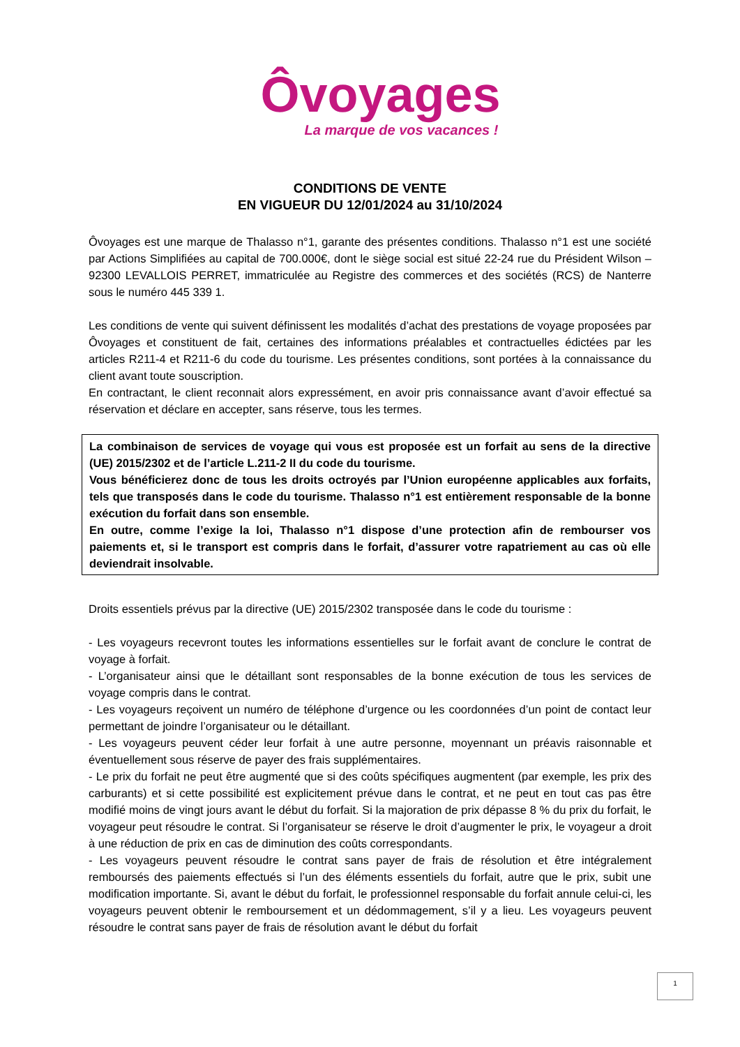Ôvoyages
La marque de vos vacances !
CONDITIONS DE VENTE
EN VIGUEUR DU 12/01/2024 au 31/10/2024
Ôvoyages est une marque de Thalasso n°1, garante des présentes conditions. Thalasso n°1 est une société par Actions Simplifiées au capital de 700.000€, dont le siège social est situé 22-24 rue du Président Wilson – 92300 LEVALLOIS PERRET, immatriculée au Registre des commerces et des sociétés (RCS) de Nanterre sous le numéro 445 339 1.
Les conditions de vente qui suivent définissent les modalités d’achat des prestations de voyage proposées par Ôvoyages et constituent de fait, certaines des informations préalables et contractuelles édictées par les articles R211-4 et R211-6 du code du tourisme. Les présentes conditions, sont portées à la connaissance du client avant toute souscription.
En contractant, le client reconnait alors expressément, en avoir pris connaissance avant d’avoir effectué sa réservation et déclare en accepter, sans réserve, tous les termes.
La combinaison de services de voyage qui vous est proposée est un forfait au sens de la directive (UE) 2015/2302 et de l’article L.211-2 II du code du tourisme.
Vous bénéficierez donc de tous les droits octroyés par l’Union européenne applicables aux forfaits, tels que transposés dans le code du tourisme. Thalasso n°1 est entièrement responsable de la bonne exécution du forfait dans son ensemble.
En outre, comme l’exige la loi, Thalasso n°1 dispose d’une protection afin de rembourser vos paiements et, si le transport est compris dans le forfait, d’assurer votre rapatriement au cas où elle deviendrait insolvable.
Droits essentiels prévus par la directive (UE) 2015/2302 transposée dans le code du tourisme :
- Les voyageurs recevront toutes les informations essentielles sur le forfait avant de conclure le contrat de voyage à forfait.
- L’organisateur ainsi que le détaillant sont responsables de la bonne exécution de tous les services de voyage compris dans le contrat.
- Les voyageurs reçoivent un numéro de téléphone d’urgence ou les coordonnées d’un point de contact leur permettant de joindre l’organisateur ou le détaillant.
- Les voyageurs peuvent céder leur forfait à une autre personne, moyennant un préavis raisonnable et éventuellement sous réserve de payer des frais supplémentaires.
- Le prix du forfait ne peut être augmenté que si des coûts spécifiques augmentent (par exemple, les prix des carburants) et si cette possibilité est explicitement prévue dans le contrat, et ne peut en tout cas pas être modifié moins de vingt jours avant le début du forfait. Si la majoration de prix dépasse 8 % du prix du forfait, le voyageur peut résoudre le contrat. Si l’organisateur se réserve le droit d’augmenter le prix, le voyageur a droit à une réduction de prix en cas de diminution des coûts correspondants.
- Les voyageurs peuvent résoudre le contrat sans payer de frais de résolution et être intégralement remboursés des paiements effectués si l’un des éléments essentiels du forfait, autre que le prix, subit une modification importante. Si, avant le début du forfait, le professionnel responsable du forfait annule celui-ci, les voyageurs peuvent obtenir le remboursement et un dédommagement, s’il y a lieu. Les voyageurs peuvent résoudre le contrat sans payer de frais de résolution avant le début du forfait
1